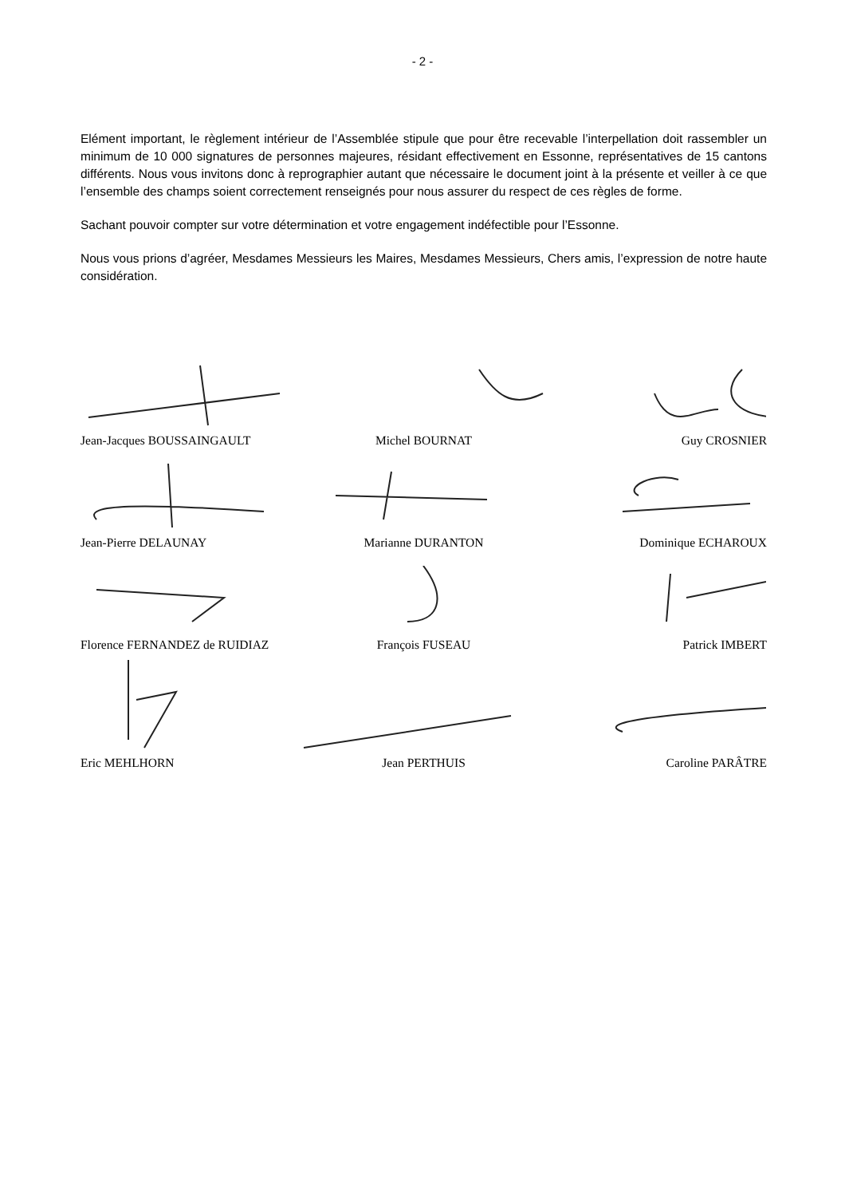- 2 -
Elément important, le règlement intérieur de l’Assemblée stipule que pour être recevable l’interpellation doit rassembler un minimum de 10 000 signatures de personnes majeures, résidant effectivement en Essonne, représentatives de 15 cantons différents. Nous vous invitons donc à reprographier autant que nécessaire le document joint à la présente et veiller à ce que l’ensemble des champs soient correctement renseignés pour nous assurer du respect de ces règles de forme.
Sachant pouvoir compter sur votre détermination et votre engagement indéfectible pour l’Essonne.
Nous vous prions d’agréer, Mesdames Messieurs les Maires, Mesdames Messieurs, Chers amis, l’expression de notre haute considération.
Jean-Jacques BOUSSAINGAULT
Michel BOURNAT
Guy CROSNIER
Jean-Pierre DELAUNAY
Marianne DURANTON
Dominique ECHAROUX
Florence FERNANDEZ de RUIDIAZ
François FUSEAU
Patrick IMBERT
Eric MEHLHORN
Jean PERTHUIS
Caroline PARÂTRE